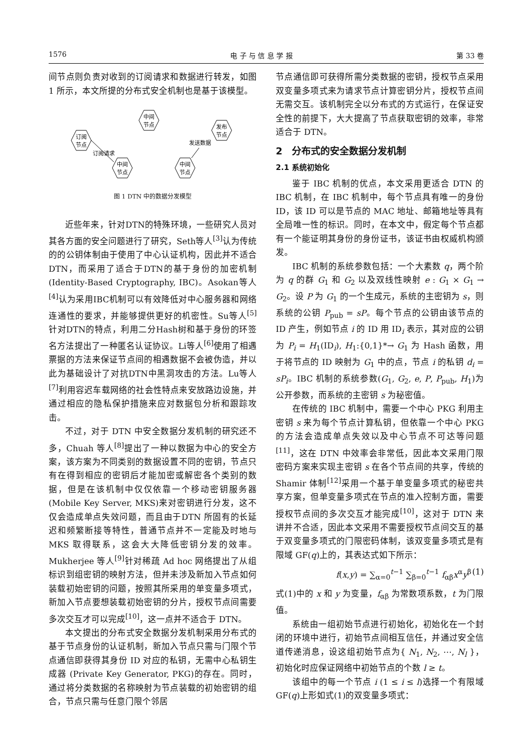1576 电 子 与 信 息 学 报 第 33 卷
间节点则负责对收到的订阅请求和数据进行转发，如图 1 所示，本文所提的分布式安全机制也是基于该模型。
中间
节点
发布
节点
订阅
节点
中间
节点
中间
节点
订阅请求
发送数据
图 1 DTN 中的数据分发模型
近些年来，针对DTN的特殊环境，一些研究人员对其各方面的安全问题进行了研究，Seth等人<sup>[3]</sup>认为传统的的公钥体制由于使用了中心认证机构，因此并不适合DTN，而采用了适合于DTN的基于身份的加密机制(Identity-Based Cryptography, IBC)。Asokan等人<sup>[4]</sup>认为采用IBC机制可以有效降低对中心服务器和网络连通性的要求，并能够提供更好的机密性。Su等人<sup>[5]</sup>针对DTN的特点，利用二分Hash树和基于身份的环签名方法提出了一种匿名认证协议。Li等人<sup>[6]</sup>使用了相遇票据的方法来保证节点间的相遇数据不会被伪造，并以此为基础设计了对抗DTN中黑洞攻击的方法。Lu等人<sup>[7]</sup>利用容迟车载网络的社会性特点来安放路边设施，并通过相应的隐私保护措施来应对数据包分析和跟踪攻击。
不过，对于 DTN 中安全数据分发机制的研究还不多，Chuah 等人<sup>[8]</sup>提出了一种以数据为中心的安全方案，该方案为不同类别的数据设置不同的密钥，节点只有在得到相应的密钥后才能加密或解密各个类别的数据，但是在该机制中仅仅依靠一个移动密钥服务器(Mobile Key Server, MKS)来对密钥进行分发，这不仅会造成单点失效问题，而且由于DTN 所固有的长延迟和频繁断接等特性，普通节点并不一定能及时地与 MKS 取得联系，这会大大降低密钥分发的效率。Mukherjee 等人<sup>[9]</sup>针对稀疏 Ad hoc 网络提出了从组标识到组密钥的映射方法，但并未涉及新加入节点如何装载初始密钥的问题，按照其所采用的单变量多项式，新加入节点要想装载初始密钥的分片，授权节点间需要多次交互才可以完成<sup>[10]</sup>，这一点并不适合于 DTN。
本文提出的分布式安全数据分发机制采用分布式的基于节点身份的认证机制，新加入节点只需与门限个节点通信即获得其身份 ID 对应的私钥，无需中心私钥生成器 (Private Key Generator, PKG)的存在。同时，通过将分类数据的名称映射为节点装载的初始密钥的组合，节点只需与任意门限个邻居
节点通信即可获得所需分类数据的密钥，授权节点采用双变量多项式来为请求节点计算密钥分片，授权节点间无需交互。该机制完全以分布式的方式运行，在保证安全性的前提下，大大提高了节点获取密钥的效率，非常适合于 DTN。
2　分布式的安全数据分发机制
2.1 系统初始化
鉴于 IBC 机制的优点，本文采用更适合 DTN 的 IBC 机制，在 IBC 机制中，每个节点具有唯一的身份 ID，该 ID 可以是节点的 MAC 地址、邮箱地址等具有全局唯一性的标识。同时，在本文中，假定每个节点都有一个能证明其身份的身份证书，该证书由权威机构颁发。
IBC 机制的系统参数包括：一个大素数 q，两个阶为 q 的群 G<sub>1</sub> 和 G<sub>2</sub> 以及双线性映射 e : G<sub>1</sub> × G<sub>1</sub> → G<sub>2</sub>。设 P 为 G<sub>1</sub> 的一个生成元，系统的主密钥为 s，则系统的公钥 P<sub>pub</sub> = sP。每个节点的公钥由该节点的 ID 产生，例如节点 i 的 ID 用 ID<sub>i</sub> 表示，其对应的公钥为 P<sub>i</sub> = H<sub>1</sub>(ID<sub>i</sub>), H<sub>1</sub>:{0,1}*→ G<sub>1</sub> 为 Hash 函数，用于将节点的 ID 映射为 G<sub>1</sub> 中的点，节点 i 的私钥 d<sub>i</sub> = sP<sub>i</sub>。IBC 机制的系统参数(G<sub>1</sub>, G<sub>2</sub>, e, P, P<sub>pub</sub>, H<sub>1</sub>)为公开参数，而系统的主密钥 s 为秘密值。
在传统的 IBC 机制中，需要一个中心 PKG 利用主密钥 s 来为每个节点计算私钥，但依靠一个中心 PKG 的方法会造成单点失效以及中心节点不可达等问题<sup>[11]</sup>，这在 DTN 中效率会非常低，因此本文采用门限密码方案来实现主密钥 s 在各个节点间的共享，传统的 Shamir 体制<sup>[12]</sup>采用一个基于单变量多项式的秘密共享方案，但单变量多项式在节点的准入控制方面，需要授权节点间的多次交互才能完成<sup>[10]</sup>，这对于 DTN 来讲并不合适，因此本文采用不需要授权节点间交互的基于双变量多项式的门限密码体制，该双变量多项式是有限域 GF(q)上的，其表达式如下所示：
f(x,y) = ∑<sub>α=0</sub><sup>t−1</sup> ∑<sub>β=0</sub><sup>t−1</sup> f<sub>αβ</sub>x<sup>α</sup>y<sup>β</sup> (1)
式(1)中的 x 和 y 为变量，f<sub>αβ</sub> 为常数项系数，t 为门限值。
系统由一组初始节点进行初始化，初始化在一个封闭的环境中进行，初始节点间相互信任，并通过安全信道传递消息，设这组初始节点为{ N<sub>1</sub>, N<sub>2</sub>, ⋯, N<sub>l</sub> }，初始化时应保证网络中初始节点的个数 l ≥ t。
该组中的每一个节点 i (1 ≤ i ≤ l)选择一个有限域 GF(q)上形如式(1)的双变量多项式：